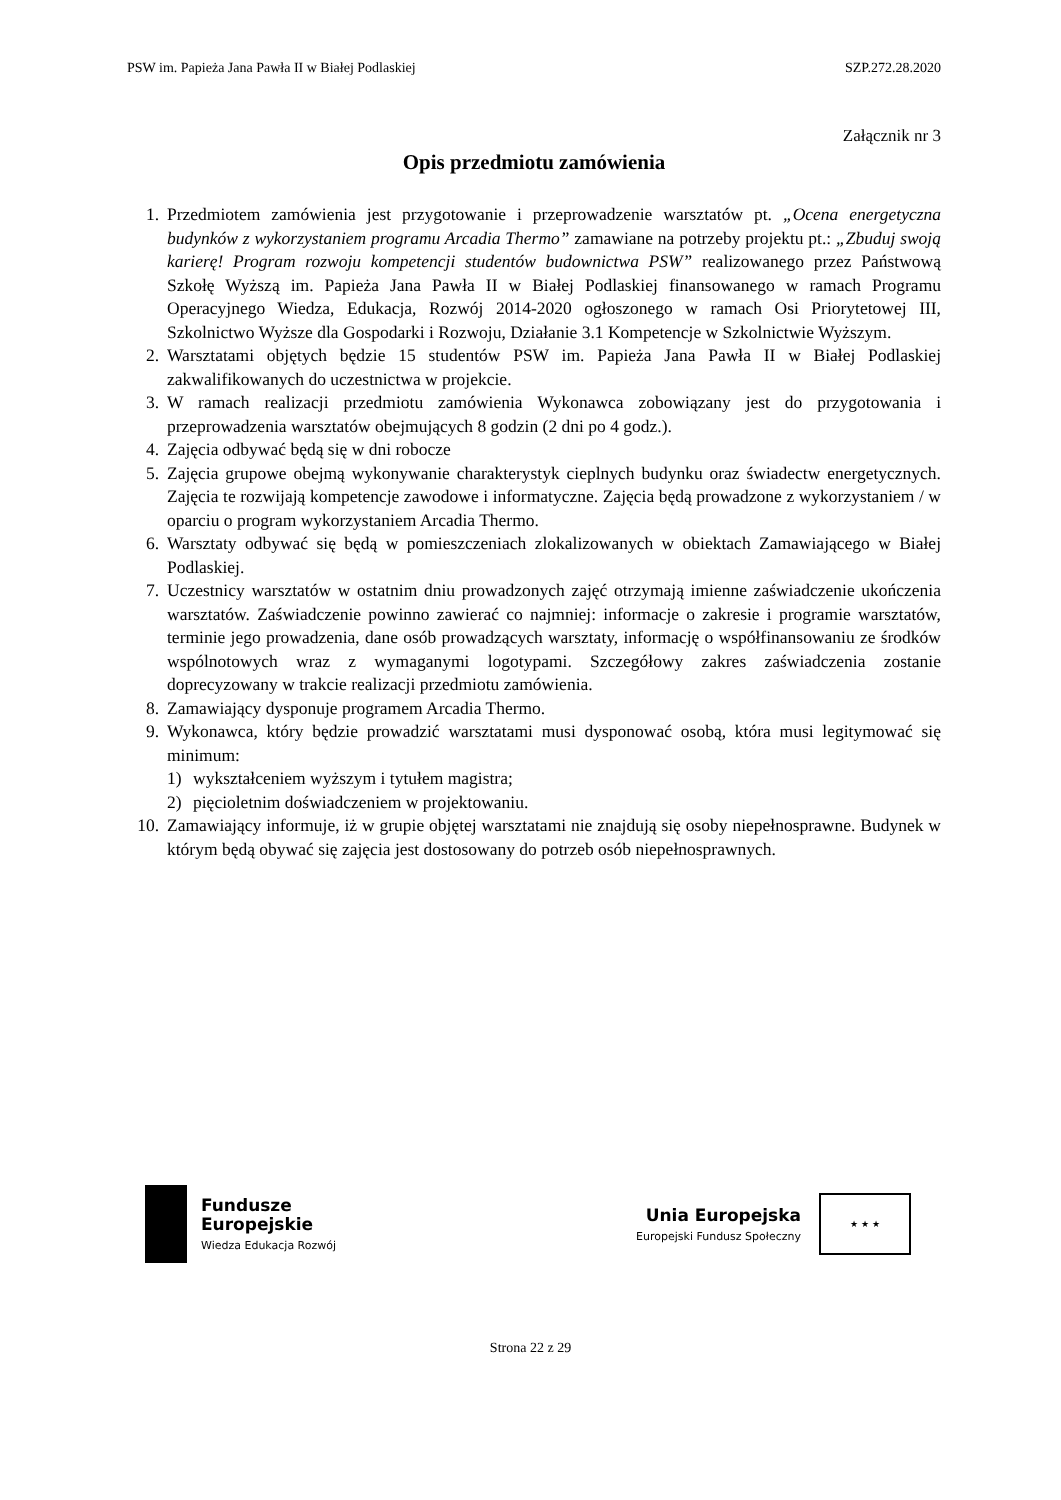PSW im. Papieża Jana Pawła II w Białej Podlaskiej SZP.272.28.2020
Załącznik nr 3
Opis przedmiotu zamówienia
1. Przedmiotem zamówienia jest przygotowanie i przeprowadzenie warsztatów pt. „Ocena energetyczna budynków z wykorzystaniem programu Arcadia Thermo” zamawiane na potrzeby projektu pt.: „Zbuduj swoją karierę! Program rozwoju kompetencji studentów budownictwa PSW” realizowanego przez Państwową Szkołę Wyższą im. Papieża Jana Pawła II w Białej Podlaskiej finansowanego w ramach Programu Operacyjnego Wiedza, Edukacja, Rozwój 2014-2020 ogłoszonego w ramach Osi Priorytetowej III, Szkolnictwo Wyższe dla Gospodarki i Rozwoju, Działanie 3.1 Kompetencje w Szkolnictwie Wyższym.
2. Warsztatami objętych będzie 15 studentów PSW im. Papieża Jana Pawła II w Białej Podlaskiej zakwalifikowanych do uczestnictwa w projekcie.
3. W ramach realizacji przedmiotu zamówienia Wykonawca zobowiązany jest do przygotowania i przeprowadzenia warsztatów obejmujących 8 godzin (2 dni po 4 godz.).
4. Zajęcia odbywać będą się w dni robocze
5. Zajęcia grupowe obejmą wykonywanie charakterystyk cieplnych budynku oraz świadectw energetycznych. Zajęcia te rozwijają kompetencje zawodowe i informatyczne. Zajęcia będą prowadzone z wykorzystaniem / w oparciu o program wykorzystaniem Arcadia Thermo.
6. Warsztaty odbywać się będą w pomieszczeniach zlokalizowanych w obiektach Zamawiającego w Białej Podlaskiej.
7. Uczestnicy warsztatów w ostatnim dniu prowadzonych zajęć otrzymają imienne zaświadczenie ukończenia warsztatów. Zaświadczenie powinno zawierać co najmniej: informacje o zakresie i programie warsztatów, terminie jego prowadzenia, dane osób prowadzących warsztaty, informację o współfinansowaniu ze środków wspólnotowych wraz z wymaganymi logotypami. Szczegółowy zakres zaświadczenia zostanie doprecyzowany w trakcie realizacji przedmiotu zamówienia.
8. Zamawiający dysponuje programem Arcadia Thermo.
9. Wykonawca, który będzie prowadzić warsztatami musi dysponować osobą, która musi legitymować się minimum:
1) wykształceniem wyższym i tytułem magistra;
2) pięcioletnim doświadczeniem w projektowaniu.
10. Zamawiający informuje, iż w grupie objętej warsztatami nie znajdują się osoby niepełnosprawne. Budynek w którym będą obywać się zajęcia jest dostosowany do potrzeb osób niepełnosprawnych.
Fundusze
Europejskie
Wiedza Edukacja Rozwój
Unia Europejska
Europejski Fundusz Społeczny
★ ★ ★
Strona 22 z 29